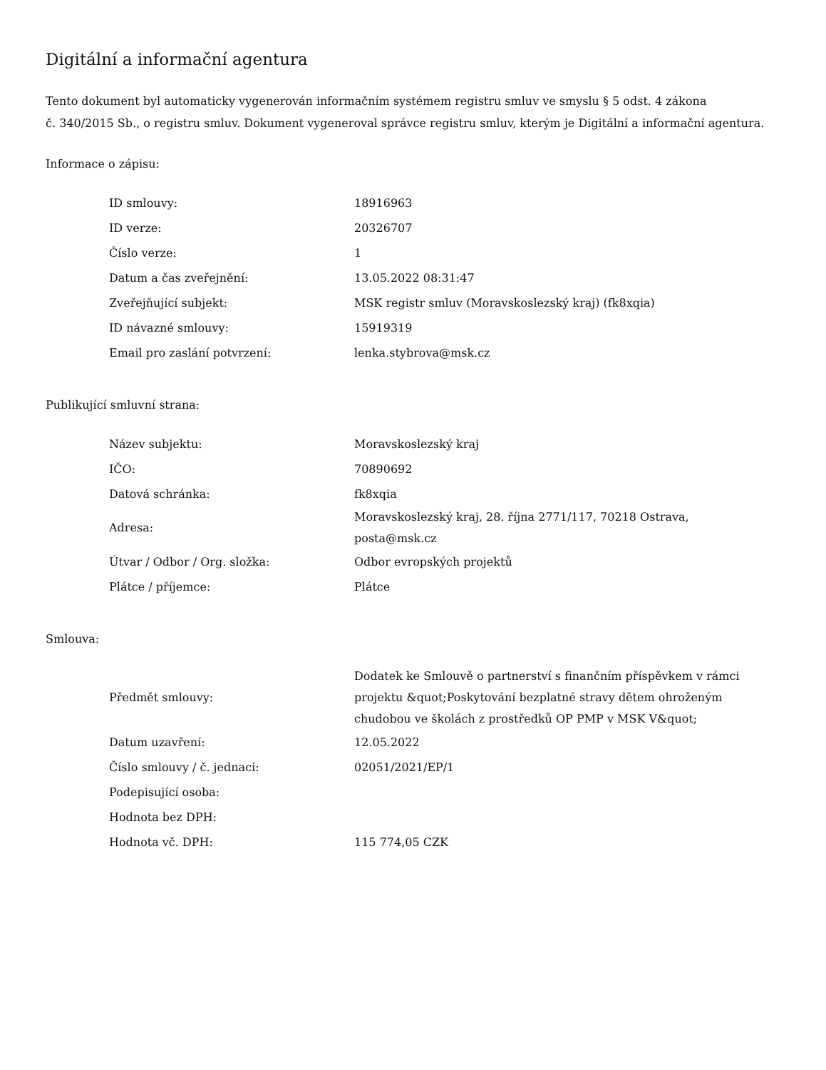Digitální a informační agentura
Tento dokument byl automaticky vygenerován informačním systémem registru smluv ve smyslu § 5 odst. 4 zákona
č. 340/2015 Sb., o registru smluv. Dokument vygeneroval správce registru smluv, kterým je Digitální a informační agentura.
Informace o zápisu:
| ID smlouvy: | 18916963 |
| ID verze: | 20326707 |
| Číslo verze: | 1 |
| Datum a čas zveřejnění: | 13.05.2022 08:31:47 |
| Zveřejňující subjekt: | MSK registr smluv (Moravskoslezský kraj) (fk8xqia) |
| ID návazné smlouvy: | 15919319 |
| Email pro zaslání potvrzení: | lenka.stybrova@msk.cz |
Publikující smluvní strana:
| Název subjektu: | Moravskoslezský kraj |
| IČO: | 70890692 |
| Datová schránka: | fk8xqia |
| Adresa: | Moravskoslezský kraj, 28. října 2771/117, 70218 Ostrava, posta@msk.cz |
| Útvar / Odbor / Org. složka: | Odbor evropských projektů |
| Plátce / příjemce: | Plátce |
Smlouva:
| Předmět smlouvy: | Dodatek ke Smlouvě o partnerství s finančním příspěvkem v rámci projektu &quot;Poskytování bezplatné stravy dětem ohroženým chudobou ve školách z prostředků OP PMP v MSK V&quot; |
| Datum uzavření: | 12.05.2022 |
| Číslo smlouvy / č. jednací: | 02051/2021/EP/1 |
| Podepisující osoba: | |
| Hodnota bez DPH: | |
| Hodnota vč. DPH: | 115 774,05 CZK |